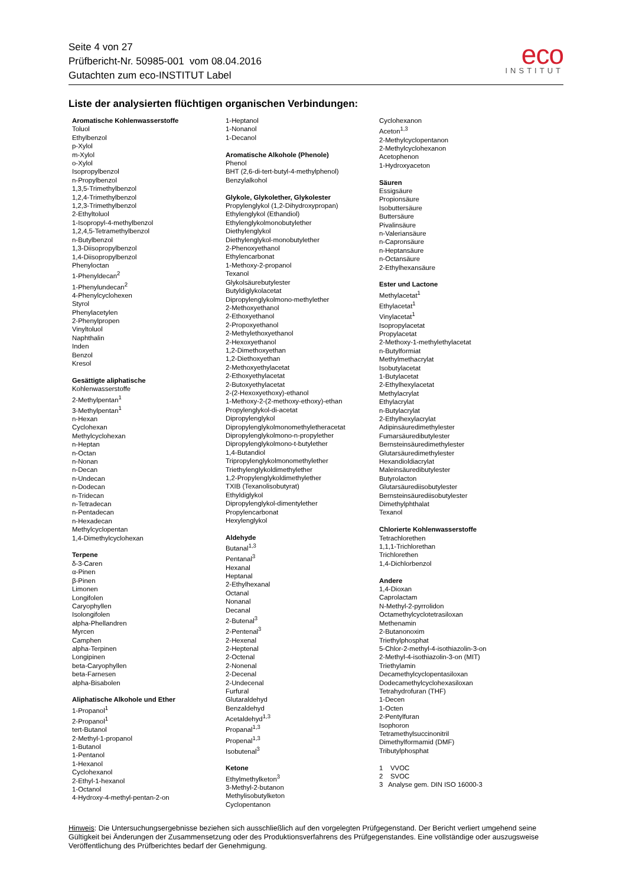Seite 4 von 27
Prüfbericht-Nr. 50985-001 vom 08.04.2016
Gutachten zum eco-INSTITUT Label
eco
INSTITUT
Liste der analysierten flüchtigen organischen Verbindungen:
Aromatische Kohlenwasserstoffe
Toluol
Ethylbenzol
p-Xylol
m-Xylol
o-Xylol
Isopropylbenzol
n-Propylbenzol
1,3,5-Trimethylbenzol
1,2,4-Trimethylbenzol
1,2,3-Trimethylbenzol
2-Ethyltoluol
1-Isopropyl-4-methylbenzol
1,2,4,5-Tetramethylbenzol
n-Butylbenzol
1,3-Diisopropylbenzol
1,4-Diisopropylbenzol
Phenyloctan
1-Phenyldecan<sup>2</sup>
1-Phenylundecan<sup>2</sup>
4-Phenylcyclohexen
Styrol
Phenylacetylen
2-Phenylpropen
Vinyltoluol
Naphthalin
Inden
Benzol
Kresol
Gesättigte aliphatische
Kohlenwasserstoffe
2-Methylpentan<sup>1</sup>
3-Methylpentan<sup>1</sup>
n-Hexan
Cyclohexan
Methylcyclohexan
n-Heptan
n-Octan
n-Nonan
n-Decan
n-Undecan
n-Dodecan
n-Tridecan
n-Tetradecan
n-Pentadecan
n-Hexadecan
Methylcyclopentan
1,4-Dimethylcyclohexan
Terpene
δ-3-Caren
α-Pinen
β-Pinen
Limonen
Longifolen
Caryophyllen
Isolongifolen
alpha-Phellandren
Myrcen
Camphen
alpha-Terpinen
Longipinen
beta-Caryophyllen
beta-Farnesen
alpha-Bisabolen
Aliphatische Alkohole und Ether
1-Propanol<sup>1</sup>
2-Propanol<sup>1</sup>
tert-Butanol
2-Methyl-1-propanol
1-Butanol
1-Pentanol
1-Hexanol
Cyclohexanol
2-Ethyl-1-hexanol
1-Octanol
4-Hydroxy-4-methyl-pentan-2-on
1-Heptanol
1-Nonanol
1-Decanol
Aromatische Alkohole (Phenole)
Phenol
BHT (2,6-di-tert-butyl-4-methylphenol)
Benzylalkohol
Glykole, Glykolether, Glykolester
Propylenglykol (1,2-Dihydroxypropan)
Ethylenglykol (Ethandiol)
Ethylenglykolmonobutylether
Diethylenglykol
Diethylenglykol-monobutylether
2-Phenoxyethanol
Ethylencarbonat
1-Methoxy-2-propanol
Texanol
Glykolsäurebutylester
Butyldiglykolacetat
Dipropylenglykolmono-methylether
2-Methoxyethanol
2-Ethoxyethanol
2-Propoxyethanol
2-Methylethoxyethanol
2-Hexoxyethanol
1,2-Dimethoxyethan
1,2-Diethoxyethan
2-Methoxyethylacetat
2-Ethoxyethylacetat
2-Butoxyethylacetat
2-(2-Hexoxyethoxy)-ethanol
1-Methoxy-2-(2-methoxy-ethoxy)-ethan
Propylenglykol-di-acetat
Dipropylenglykol
Dipropylenglykolmonomethyletheracetat
Dipropylenglykolmono-n-propylether
Dipropylenglykolmono-t-butylether
1,4-Butandiol
Tripropylenglykolmonomethylether
Triethylenglykoldimethylether
1,2-Propylenglykoldimethylether
TXIB (Texanolisobutyrat)
Ethyldiglykol
Dipropylenglykol-dimentylether
Propylencarbonat
Hexylenglykol
Aldehyde
Butanal<sup>1,3</sup>
Pentanal<sup>3</sup>
Hexanal
Heptanal
2-Ethylhexanal
Octanal
Nonanal
Decanal
2-Butenal<sup>3</sup>
2-Pentenal<sup>3</sup>
2-Hexenal
2-Heptenal
2-Octenal
2-Nonenal
2-Decenal
2-Undecenal
Furfural
Glutaraldehyd
Benzaldehyd
Acetaldehyd<sup>1,3</sup>
Propanal<sup>1,3</sup>
Propenal<sup>1,3</sup>
Isobutenal<sup>3</sup>
Ketone
Ethylmethylketon<sup>3</sup>
3-Methyl-2-butanon
Methylisobutylketon
Cyclopentanon
Cyclohexanon
Aceton<sup>1,3</sup>
2-Methylcyclopentanon
2-Methylcyclohexanon
Acetophenon
1-Hydroxyaceton
Säuren
Essigsäure
Propionsäure
Isobuttersäure
Buttersäure
Pivalinsäure
n-Valeriansäure
n-Capronsäure
n-Heptansäure
n-Octansäure
2-Ethylhexansäure
Ester und Lactone
Methylacetat<sup>1</sup>
Ethylacetat<sup>1</sup>
Vinylacetat<sup>1</sup>
Isopropylacetat
Propylacetat
2-Methoxy-1-methylethylacetat
n-Butylformiat
Methylmethacrylat
Isobutylacetat
1-Butylacetat
2-Ethylhexylacetat
Methylacrylat
Ethylacrylat
n-Butylacrylat
2-Ethylhexylacrylat
Adipinsäuredimethylester
Fumarsäuredibutylester
Bernsteinsäuredimethylester
Glutarsäuredimethylester
Hexandioldiacrylat
Maleinsäuredibutylester
Butyrolacton
Glutarsäurediisobutylester
Bernsteinsäurediisobutylester
Dimethylphthalat
Texanol
Chlorierte Kohlenwasserstoffe
Tetrachlorethen
1,1,1-Trichlorethan
Trichlorethen
1,4-Dichlorbenzol
Andere
1,4-Dioxan
Caprolactam
N-Methyl-2-pyrrolidon
Octamethylcyclotetrasiloxan
Methenamin
2-Butanonoxim
Triethylphosphat
5-Chlor-2-methyl-4-isothiazolin-3-on
2-Methyl-4-isothiazolin-3-on (MIT)
Triethylamin
Decamethylcyclopentasiloxan
Dodecamethylcyclohexasiloxan
Tetrahydrofuran (THF)
1-Decen
1-Octen
2-Pentylfuran
Isophoron
Tetramethylsuccinonitril
Dimethylformamid (DMF)
Tributylphosphat
1 VVOC
2 SVOC
3 Analyse gem. DIN ISO 16000-3
Hinweis: Die Untersuchungsergebnisse beziehen sich ausschließlich auf den vorgelegten Prüfgegenstand. Der Bericht verliert umgehend seine Gültigkeit bei Änderungen der Zusammensetzung oder des Produktionsverfahrens des Prüfgegenstandes. Eine vollständige oder auszugsweise Veröffentlichung des Prüfberichtes bedarf der Genehmigung.